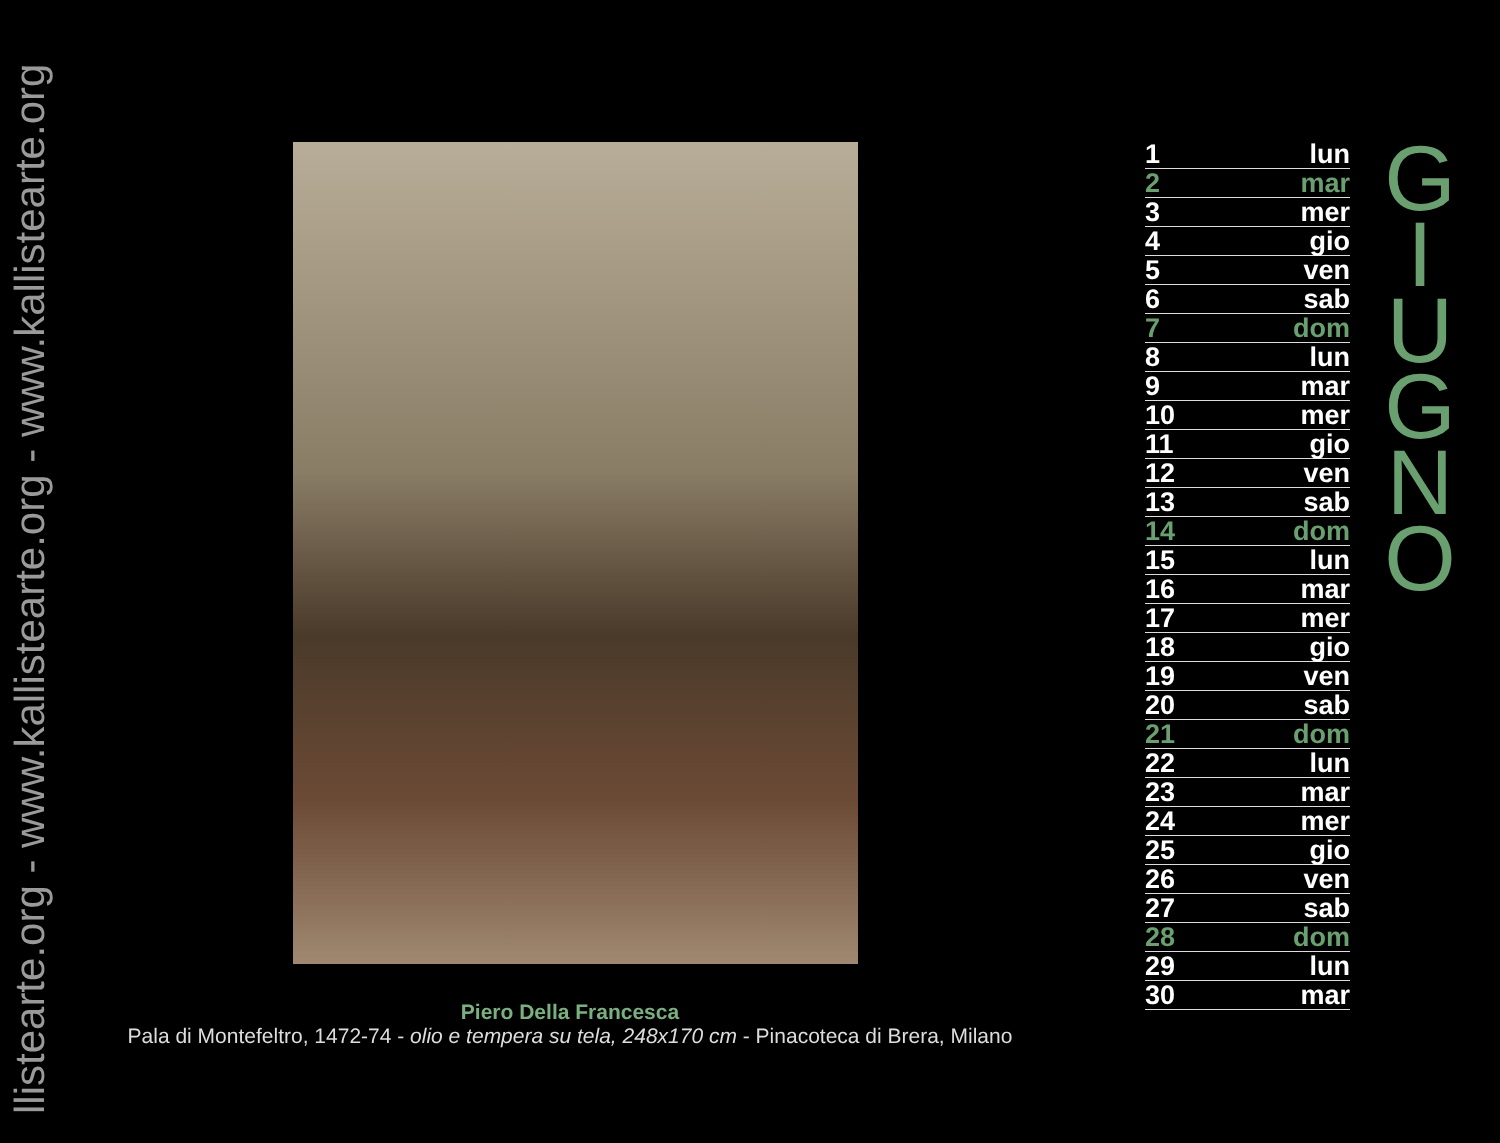llistearte.org - www.kallistearte.org - www.kallistearte.org
Piero Della Francesca
Pala di Montefeltro, 1472-74 - olio e tempera su tela, 248x170 cm - Pinacoteca di Brera, Milano
| 1 | lun |
| 2 | mar |
| 3 | mer |
| 4 | gio |
| 5 | ven |
| 6 | sab |
| 7 | dom |
| 8 | lun |
| 9 | mar |
| 10 | mer |
| 11 | gio |
| 12 | ven |
| 13 | sab |
| 14 | dom |
| 15 | lun |
| 16 | mar |
| 17 | mer |
| 18 | gio |
| 19 | ven |
| 20 | sab |
| 21 | dom |
| 22 | lun |
| 23 | mar |
| 24 | mer |
| 25 | gio |
| 26 | ven |
| 27 | sab |
| 28 | dom |
| 29 | lun |
| 30 | mar |
G
I
U
G
N
O